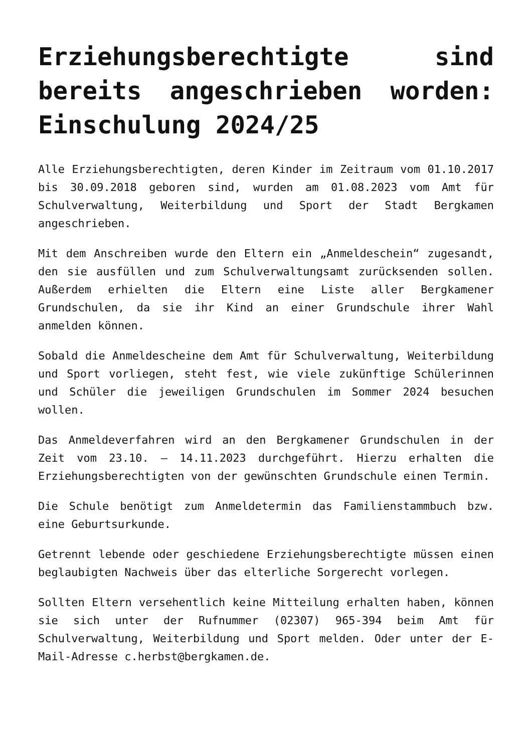Erziehungsberechtigte sind bereits angeschrieben worden: Einschulung 2024/25
Alle Erziehungsberechtigten, deren Kinder im Zeitraum vom 01.10.2017 bis 30.09.2018 geboren sind, wurden am 01.08.2023 vom Amt für Schulverwaltung, Weiterbildung und Sport der Stadt Bergkamen angeschrieben.
Mit dem Anschreiben wurde den Eltern ein „Anmeldeschein“ zugesandt, den sie ausfüllen und zum Schulverwaltungsamt zurücksenden sollen. Außerdem erhielten die Eltern eine Liste aller Bergkamener Grundschulen, da sie ihr Kind an einer Grundschule ihrer Wahl anmelden können.
Sobald die Anmeldescheine dem Amt für Schulverwaltung, Weiterbildung und Sport vorliegen, steht fest, wie viele zukünftige Schülerinnen und Schüler die jeweiligen Grundschulen im Sommer 2024 besuchen wollen.
Das Anmeldeverfahren wird an den Bergkamener Grundschulen in der Zeit vom 23.10. – 14.11.2023 durchgeführt. Hierzu erhalten die Erziehungsberechtigten von der gewünschten Grundschule einen Termin.
Die Schule benötigt zum Anmeldetermin das Familienstammbuch bzw. eine Geburtsurkunde.
Getrennt lebende oder geschiedene Erziehungsberechtigte müssen einen beglaubigten Nachweis über das elterliche Sorgerecht vorlegen.
Sollten Eltern versehentlich keine Mitteilung erhalten haben, können sie sich unter der Rufnummer (02307) 965-394 beim Amt für Schulverwaltung, Weiterbildung und Sport melden. Oder unter der E-Mail-Adresse c.herbst@bergkamen.de.